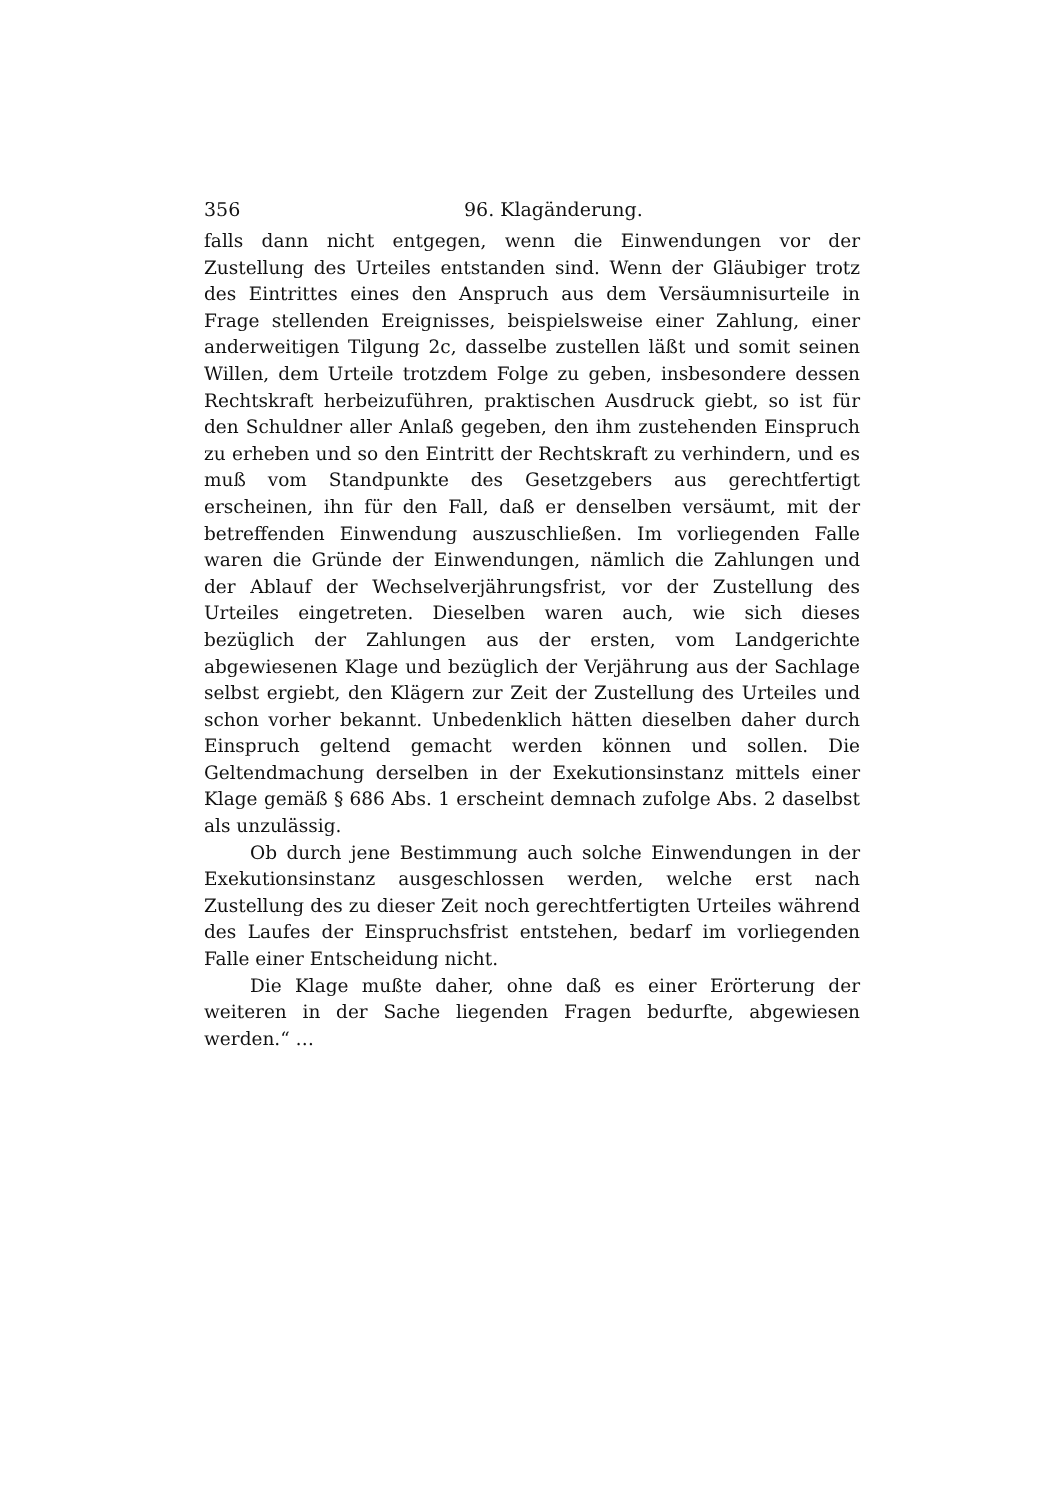356 96. Klagänderung.
falls dann nicht entgegen, wenn die Einwendungen vor der Zustellung des Urteiles entstanden sind. Wenn der Gläubiger trotz des Eintrittes eines den Anspruch aus dem Versäumnisurteile in Frage stellenden Ereignisses, beispielsweise einer Zahlung, einer anderweitigen Tilgung 2c, dasselbe zustellen läßt und somit seinen Willen, dem Urteile trotzdem Folge zu geben, insbesondere dessen Rechtskraft herbeizuführen, praktischen Ausdruck giebt, so ist für den Schuldner aller Anlaß gegeben, den ihm zustehenden Einspruch zu erheben und so den Eintritt der Rechtskraft zu verhindern, und es muß vom Standpunkte des Gesetzgebers aus gerechtfertigt erscheinen, ihn für den Fall, daß er denselben versäumt, mit der betreffenden Einwendung auszuschließen. Im vorliegenden Falle waren die Gründe der Einwendungen, nämlich die Zahlungen und der Ablauf der Wechselverjährungsfrist, vor der Zustellung des Urteiles eingetreten. Dieselben waren auch, wie sich dieses bezüglich der Zahlungen aus der ersten, vom Landgerichte abgewiesenen Klage und bezüglich der Verjährung aus der Sachlage selbst ergiebt, den Klägern zur Zeit der Zustellung des Urteiles und schon vorher bekannt. Unbedenklich hätten dieselben daher durch Einspruch geltend gemacht werden können und sollen. Die Geltendmachung derselben in der Exekutionsinstanz mittels einer Klage gemäß § 686 Abs. 1 erscheint demnach zufolge Abs. 2 daselbst als unzulässig.
Ob durch jene Bestimmung auch solche Einwendungen in der Exekutionsinstanz ausgeschlossen werden, welche erst nach Zustellung des zu dieser Zeit noch gerechtfertigten Urteiles während des Laufes der Einspruchsfrist entstehen, bedarf im vorliegenden Falle einer Entscheidung nicht.
Die Klage mußte daher, ohne daß es einer Erörterung der weiteren in der Sache liegenden Fragen bedurfte, abgewiesen werden.“ …